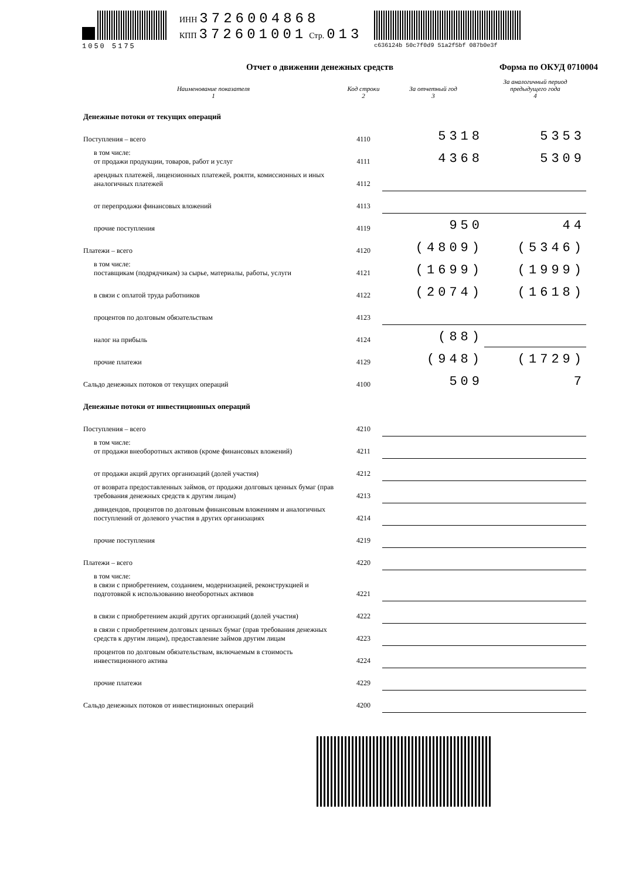1050 5175
ИНН 3726004868
КПП 372601001 Стр. 013
c636124b 50c7f0d9 51a2f5bf 087b0e3f
Отчет о движении денежных средств Форма по ОКУД 0710004
| Наименование показателя 1 | Код строки 2 | За отчетный год 3 | За аналогичный период предыдущего года 4 |
| --- | --- | --- | --- |
| Денежные потоки от текущих операций | | | |
| Поступления – всего | 4110 | 5318 | 5353 |
| в том числе: от продажи продукции, товаров, работ и услуг | 4111 | 4368 | 5309 |
| арендных платежей, лицензионных платежей, роялти, комиссионных и иных аналогичных платежей | 4112 | | |
| от перепродажи финансовых вложений | 4113 | | |
| прочие поступления | 4119 | 950 | 44 |
| Платежи – всего | 4120 | (4809) | (5346) |
| в том числе: поставщикам (подрядчикам) за сырье, материалы, работы, услуги | 4121 | (1699) | (1999) |
| в связи с оплатой труда работников | 4122 | (2074) | (1618) |
| процентов по долговым обязательствам | 4123 | | |
| налог на прибыль | 4124 | (88) | |
| прочие платежи | 4129 | (948) | (1729) |
| Сальдо денежных потоков от текущих операций | 4100 | 509 | 7 |
| Денежные потоки от инвестиционных операций | | | |
| Поступления – всего | 4210 | | |
| в том числе: от продажи внеоборотных активов (кроме финансовых вложений) | 4211 | | |
| от продажи акций других организаций (долей участия) | 4212 | | |
| от возврата предоставленных займов, от продажи долговых ценных бумаг (прав требования денежных средств к другим лицам) | 4213 | | |
| дивидендов, процентов по долговым финансовым вложениям и аналогичных поступлений от долевого участия в других организациях | 4214 | | |
| прочие поступления | 4219 | | |
| Платежи – всего | 4220 | | |
| в том числе: в связи с приобретением, созданием, модернизацией, реконструкцией и подготовкой к использованию внеоборотных активов | 4221 | | |
| в связи с приобретением акций других организаций (долей участия) | 4222 | | |
| в связи с приобретением долговых ценных бумаг (прав требования денежных средств к другим лицам), предоставление займов другим лицам | 4223 | | |
| процентов по долговым обязательствам, включаемым в стоимость инвестиционного актива | 4224 | | |
| прочие платежи | 4229 | | |
| Сальдо денежных потоков от инвестиционных операций | 4200 | | |